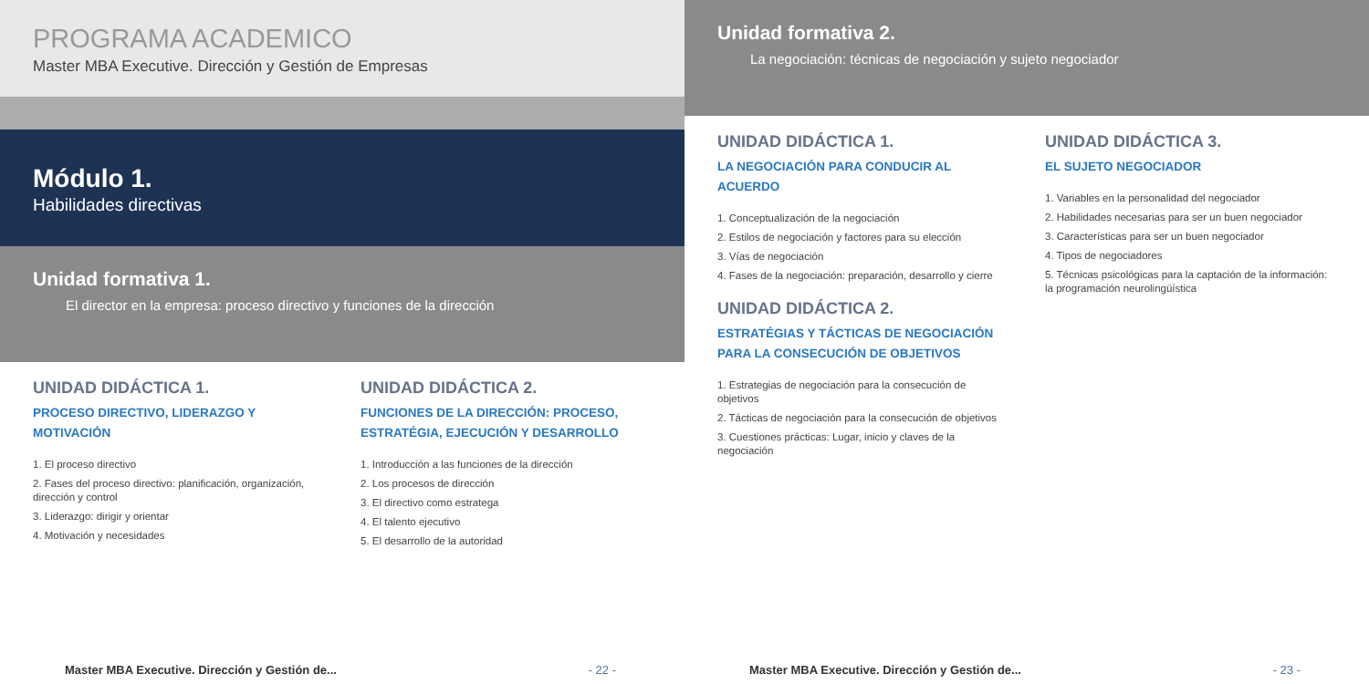PROGRAMA ACADEMICO
Master MBA Executive. Dirección y Gestión de Empresas
Módulo 1.
Habilidades directivas
Unidad formativa 1.
El director en la empresa: proceso directivo y funciones de la dirección
UNIDAD DIDÁCTICA 1.
PROCESO DIRECTIVO, LIDERAZGO Y MOTIVACIÓN
1. El proceso directivo
2. Fases del proceso directivo: planificación, organización, dirección y control
3. Liderazgo: dirigir y orientar
4. Motivación y necesidades
UNIDAD DIDÁCTICA 2.
FUNCIONES DE LA DIRECCIÓN: PROCESO, ESTRATÉGIA, EJECUCIÓN Y DESARROLLO
1. Introducción a las funciones de la dirección
2. Los procesos de dirección
3. El directivo como estratega
4. El talento ejecutivo
5. El desarrollo de la autoridad
Master MBA Executive. Dirección y Gestión de... - 22 -
Unidad formativa 2.
La negociación: técnicas de negociación y sujeto negociador
UNIDAD DIDÁCTICA 1.
LA NEGOCIACIÓN PARA CONDUCIR AL ACUERDO
1. Conceptualización de la negociación
2. Estilos de negociación y factores para su elección
3. Vías de negociación
4. Fases de la negociación: preparación, desarrollo y cierre
UNIDAD DIDÁCTICA 2.
ESTRATÉGIAS Y TÁCTICAS DE NEGOCIACIÓN PARA LA CONSECUCIÓN DE OBJETIVOS
1. Estrategias de negociación para la consecución de objetivos
2. Tácticas de negociación para la consecución de objetivos
3. Cuestiones prácticas: Lugar, inicio y claves de la negociación
UNIDAD DIDÁCTICA 3.
EL SUJETO NEGOCIADOR
1. Variables en la personalidad del negociador
2. Habilidades necesarias para ser un buen negociador
3. Características para ser un buen negociador
4. Tipos de negociadores
5. Técnicas psicológicas para la captación de la información: la programación neurolingüística
Master MBA Executive. Dirección y Gestión de... - 23 -